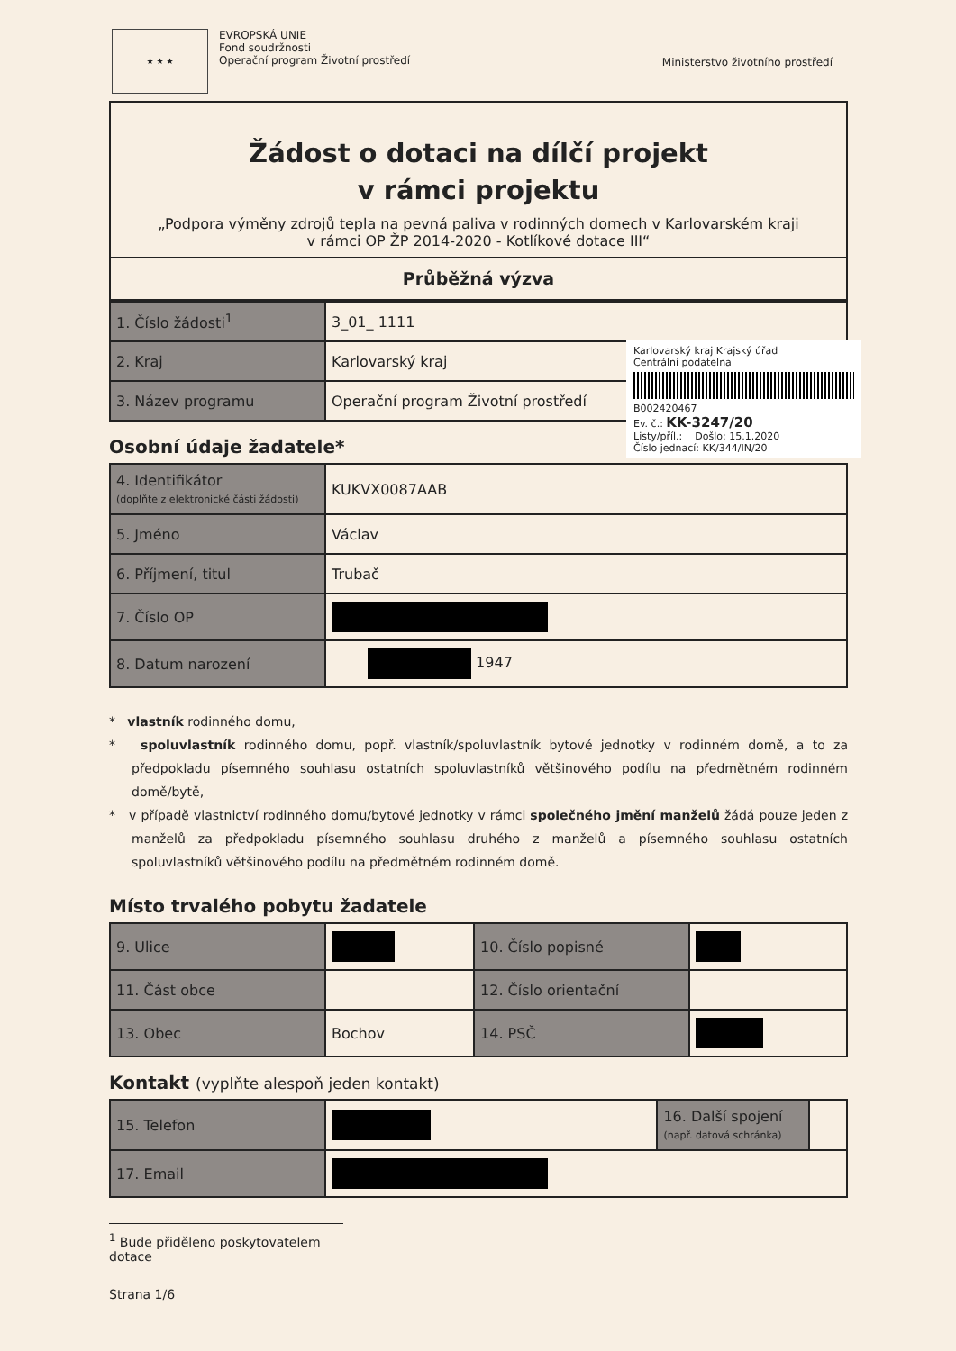★ ★ ★
EVROPSKÁ UNIE
Fond soudržnosti
Operační program Životní prostředí
Ministerstvo životního prostředí
Žádost o dotaci na dílčí projekt
v rámci projektu
„Podpora výměny zdrojů tepla na pevná paliva v rodinných domech v Karlovarském kraji
v rámci OP ŽP 2014-2020 - Kotlíkové dotace III“
Průběžná výzva
| 1. Číslo žádosti<sup>1</sup> | 3_01_ 1111 |
| 2. Kraj | Karlovarský kraj |
| 3. Název programu | Operační program Životní prostředí |
Osobní údaje žadatele*
| 4. Identifikátor (doplňte z elektronické části žádosti) | KUKVX0087AAB |
| 5. Jméno | Václav |
| 6. Příjmení, titul | Trubač |
| 7. Číslo OP | |
| 8. Datum narození | 1947 |
* vlastník rodinného domu,
* spoluvlastník rodinného domu, popř. vlastník/spoluvlastník bytové jednotky v rodinném domě, a to za předpokladu písemného souhlasu ostatních spoluvlastníků většinového podílu na předmětném rodinném domě/bytě,
* v případě vlastnictví rodinného domu/bytové jednotky v rámci společného jmění manželů žádá pouze jeden z manželů za předpokladu písemného souhlasu druhého z manželů a písemného souhlasu ostatních spoluvlastníků většinového podílu na předmětném rodinném domě.
Místo trvalého pobytu žadatele
| 9. Ulice | | 10. Číslo popisné | |
| 11. Část obce | | 12. Číslo orientační | |
| 13. Obec | Bochov | 14. PSČ | |
Kontakt (vyplňte alespoň jeden kontakt)
| 15. Telefon | | 16. Další spojení (např. datová schránka) | |
| 17. Email | | | |
<sup>1</sup> Bude přiděleno poskytovatelem dotace
Strana 1/6
Karlovarský kraj Krajský úřad
Centrální podatelna
B002420467
Ev. č.: KK-3247/20
Listy/příl.: Došlo: 15.1.2020
Číslo jednací: KK/344/IN/20